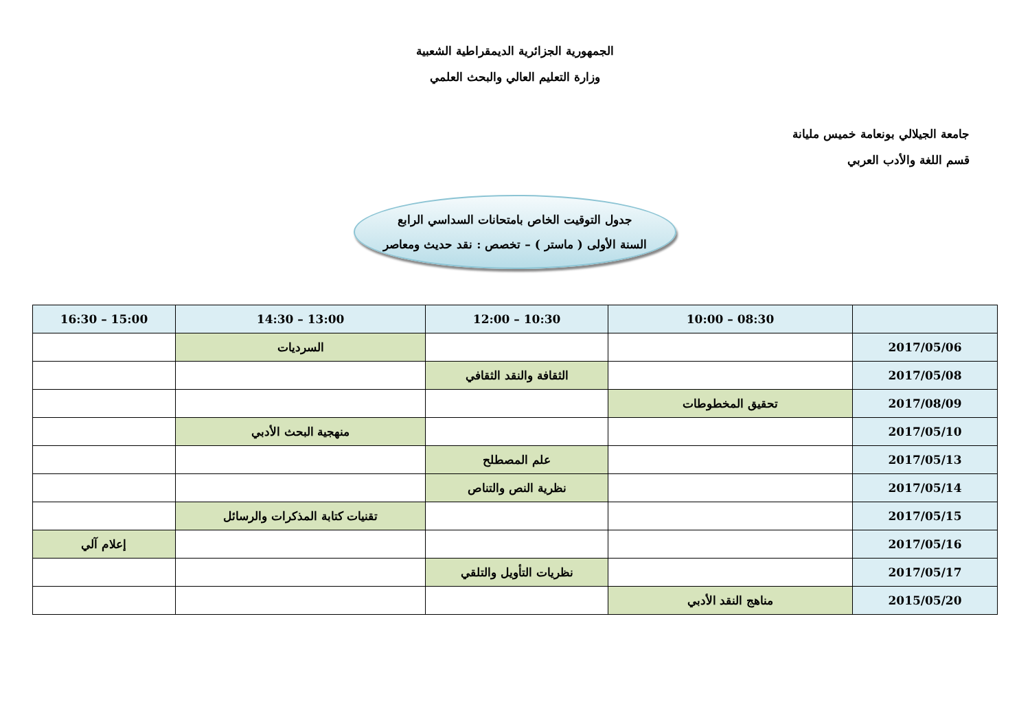الجمهورية الجزائرية الديمقراطية الشعبية
وزارة التعليم العالي والبحث العلمي
جامعة الجيلالي بونعامة خميس مليانة
قسم اللغة والأدب العربي
جدول التوقيت الخاص بامتحانات السداسي الرابع
السنة الأولى ( ماستر ) – تخصص : نقد حديث ومعاصر
| | 10:00 – 08:30 | 12:00 – 10:30 | 14:30 – 13:00 | 16:30 – 15:00 |
| --- | --- | --- | --- | --- |
| 2017/05/06 | | | السرديات | |
| 2017/05/08 | | الثقافة والنقد الثقافي | | |
| 2017/08/09 | تحقيق المخطوطات | | | |
| 2017/05/10 | | | منهجية البحث الأدبي | |
| 2017/05/13 | | علم المصطلح | | |
| 2017/05/14 | | نظرية النص والتناص | | |
| 2017/05/15 | | | تقنيات كتابة المذكرات والرسائل | |
| 2017/05/16 | | | | إعلام آلي |
| 2017/05/17 | | نظريات التأويل والتلقي | | |
| 2015/05/20 | مناهج النقد الأدبي | | | |